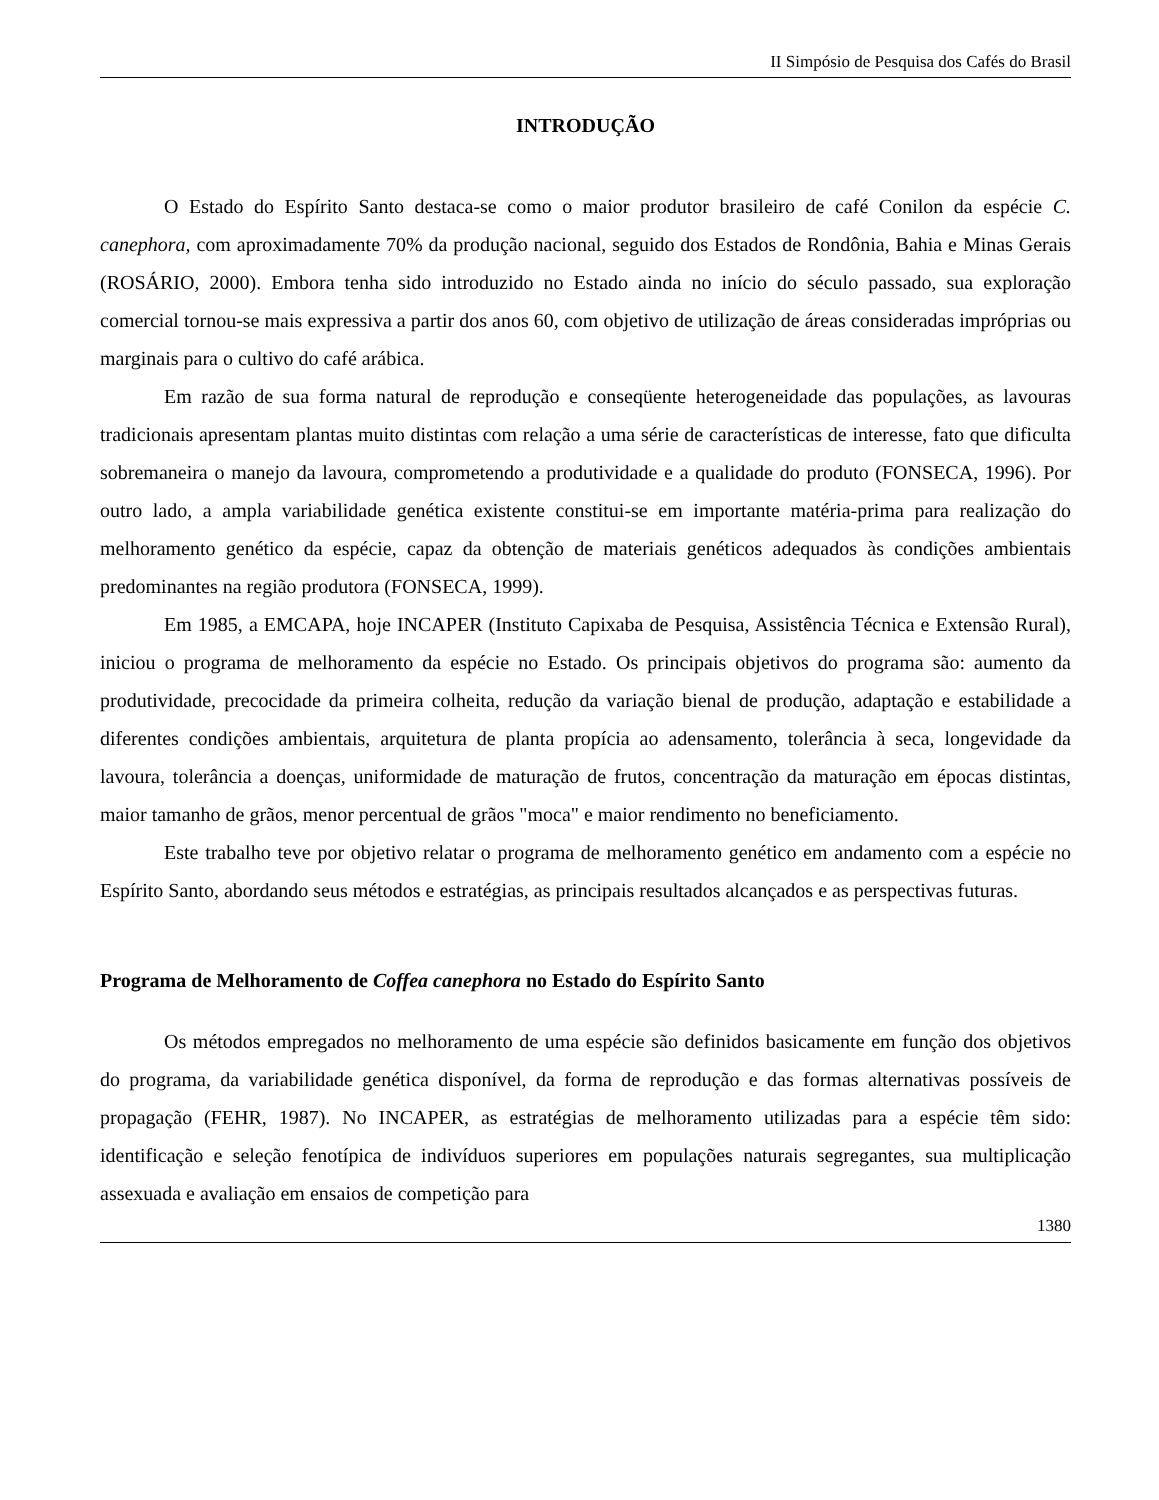II Simpósio de Pesquisa dos Cafés do Brasil
INTRODUÇÃO
O Estado do Espírito Santo destaca-se como o maior produtor brasileiro de café Conilon da espécie C. canephora, com aproximadamente 70% da produção nacional, seguido dos Estados de Rondônia, Bahia e Minas Gerais (ROSÁRIO, 2000). Embora tenha sido introduzido no Estado ainda no início do século passado, sua exploração comercial tornou-se mais expressiva a partir dos anos 60, com objetivo de utilização de áreas consideradas impróprias ou marginais para o cultivo do café arábica.
Em razão de sua forma natural de reprodução e conseqüente heterogeneidade das populações, as lavouras tradicionais apresentam plantas muito distintas com relação a uma série de características de interesse, fato que dificulta sobremaneira o manejo da lavoura, comprometendo a produtividade e a qualidade do produto (FONSECA, 1996). Por outro lado, a ampla variabilidade genética existente constitui-se em importante matéria-prima para realização do melhoramento genético da espécie, capaz da obtenção de materiais genéticos adequados às condições ambientais predominantes na região produtora (FONSECA, 1999).
Em 1985, a EMCAPA, hoje INCAPER (Instituto Capixaba de Pesquisa, Assistência Técnica e Extensão Rural), iniciou o programa de melhoramento da espécie no Estado. Os principais objetivos do programa são: aumento da produtividade, precocidade da primeira colheita, redução da variação bienal de produção, adaptação e estabilidade a diferentes condições ambientais, arquitetura de planta propícia ao adensamento, tolerância à seca, longevidade da lavoura, tolerância a doenças, uniformidade de maturação de frutos, concentração da maturação em épocas distintas, maior tamanho de grãos, menor percentual de grãos "moca" e maior rendimento no beneficiamento.
Este trabalho teve por objetivo relatar o programa de melhoramento genético em andamento com a espécie no Espírito Santo, abordando seus métodos e estratégias, as principais resultados alcançados e as perspectivas futuras.
Programa de Melhoramento de Coffea canephora no Estado do Espírito Santo
Os métodos empregados no melhoramento de uma espécie são definidos basicamente em função dos objetivos do programa, da variabilidade genética disponível, da forma de reprodução e das formas alternativas possíveis de propagação (FEHR, 1987). No INCAPER, as estratégias de melhoramento utilizadas para a espécie têm sido: identificação e seleção fenotípica de indivíduos superiores em populações naturais segregantes, sua multiplicação assexuada e avaliação em ensaios de competição para
1380